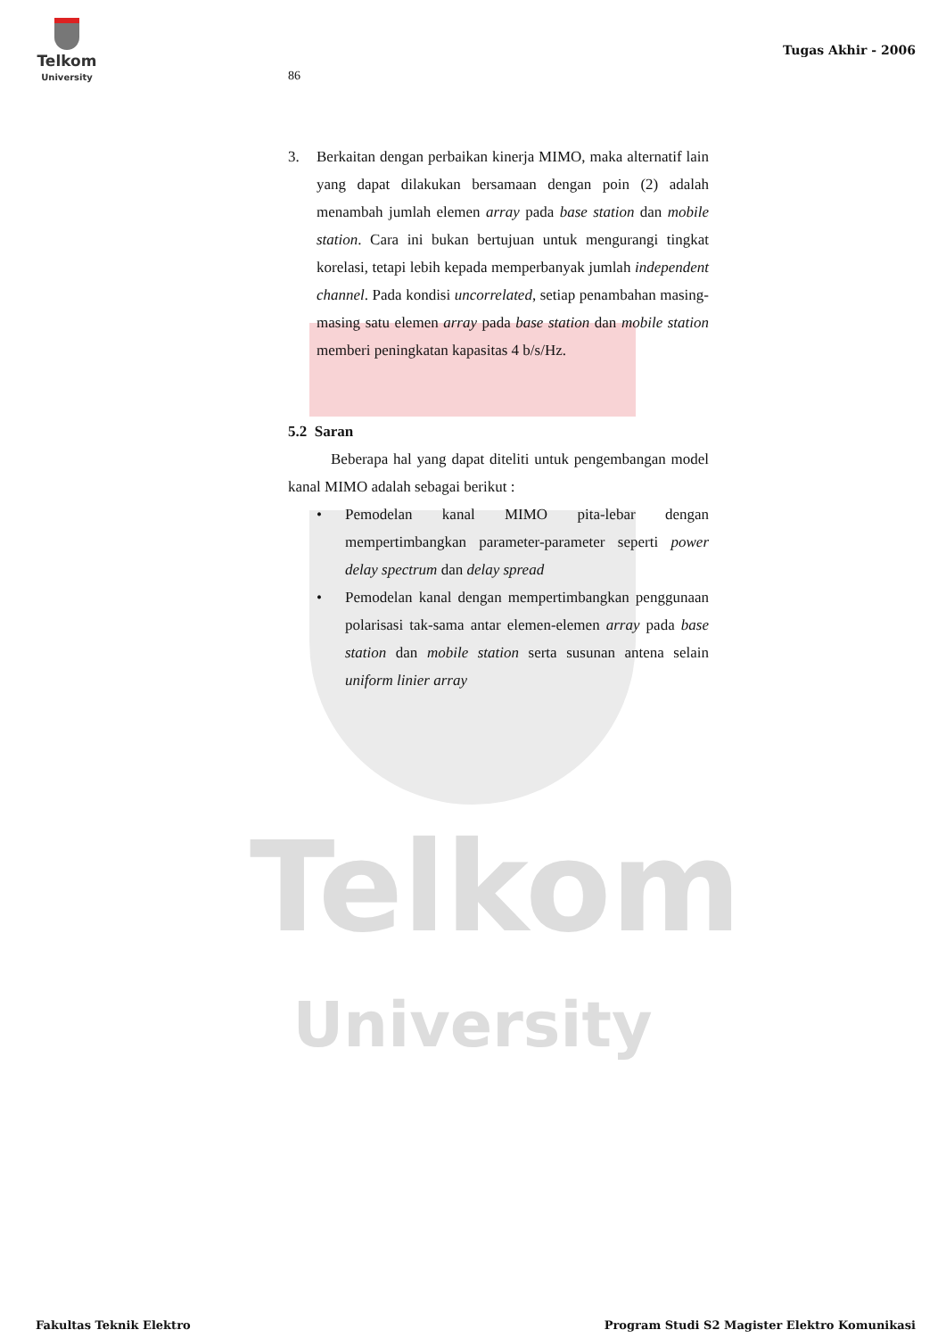Telkom
University
Telkom
University
Tugas Akhir - 2006
86
3. Berkaitan dengan perbaikan kinerja MIMO, maka alternatif lain yang dapat dilakukan bersamaan dengan poin (2) adalah menambah jumlah elemen array pada base station dan mobile station. Cara ini bukan bertujuan untuk mengurangi tingkat korelasi, tetapi lebih kepada memperbanyak jumlah independent channel. Pada kondisi uncorrelated, setiap penambahan masing-masing satu elemen array pada base station dan mobile station memberi peningkatan kapasitas 4 b/s/Hz.
5.2 Saran
Beberapa hal yang dapat diteliti untuk pengembangan model kanal MIMO adalah sebagai berikut :
• Pemodelan kanal MIMO pita-lebar dengan mempertimbangkan parameter-parameter seperti power delay spectrum dan delay spread
• Pemodelan kanal dengan mempertimbangkan penggunaan polarisasi tak-sama antar elemen-elemen array pada base station dan mobile station serta susunan antena selain uniform linier array
Fakultas Teknik Elektro Program Studi S2 Magister Elektro Komunikasi